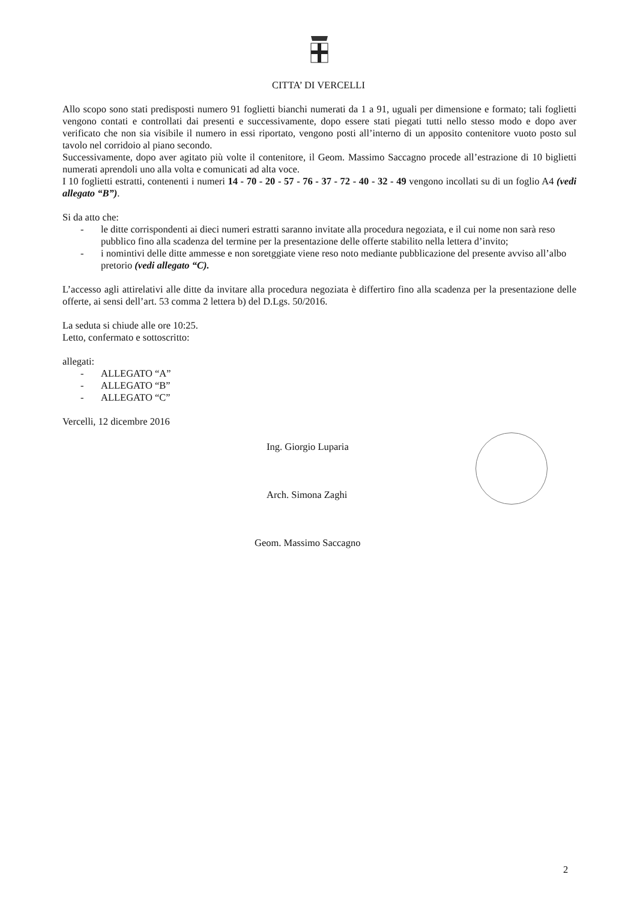CITTA’ DI VERCELLI
Allo scopo sono stati predisposti numero 91 foglietti bianchi numerati da 1 a 91, uguali per dimensione e formato; tali foglietti vengono contati e controllati dai presenti e successivamente, dopo essere stati piegati tutti nello stesso modo e dopo aver verificato che non sia visibile il numero in essi riportato, vengono posti all’interno di un apposito contenitore vuoto posto sul tavolo nel corridoio al piano secondo.
Successivamente, dopo aver agitato più volte il contenitore, il Geom. Massimo Saccagno procede all’estrazione di 10 biglietti numerati aprendoli uno alla volta e comunicati ad alta voce.
I 10 foglietti estratti, contenenti i numeri 14 - 70 - 20 - 57 - 76 - 37 - 72 - 40 - 32 - 49 vengono incollati su di un foglio A4 (vedi allegato “B”).
Si da atto che:
- le ditte corrispondenti ai dieci numeri estratti saranno invitate alla procedura negoziata, e il cui nome non sarà reso pubblico fino alla scadenza del termine per la presentazione delle offerte stabilito nella lettera d’invito;
- i nomintivi delle ditte ammesse e non soretggiate viene reso noto mediante pubblicazione del presente avviso all’albo pretorio (vedi allegato “C).
L’accesso agli attirelativi alle ditte da invitare alla procedura negoziata è differtiro fino alla scadenza per la presentazione delle offerte, ai sensi dell’art. 53 comma 2 lettera b) del D.Lgs. 50/2016.
La seduta si chiude alle ore 10:25.
Letto, confermato e sottoscritto:
allegati:
- ALLEGATO “A”
- ALLEGATO “B”
- ALLEGATO “C”
Vercelli, 12 dicembre 2016
Ing. Giorgio Luparia
Arch. Simona Zaghi
Geom. Massimo Saccagno
2